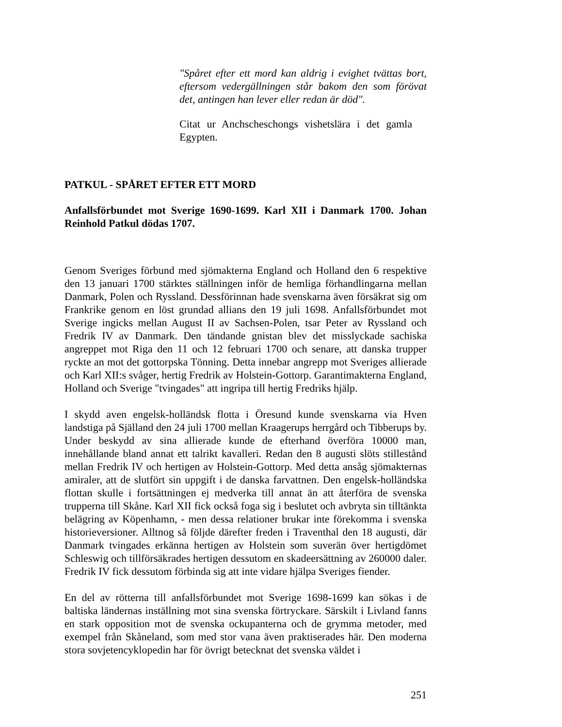"Spåret efter ett mord kan aldrig i evighet tvättas bort, eftersom vedergällningen står bakom den som förövat det, antingen han lever eller redan är död".
Citat ur Anchscheschongs vishetslära i det gamla Egypten.
PATKUL - SPÅRET EFTER ETT MORD
Anfallsförbundet mot Sverige 1690-1699. Karl XII i Danmark 1700. Johan Reinhold Patkul dödas 1707.
Genom Sveriges förbund med sjömakterna England och Holland den 6 respektive den 13 januari 1700 stärktes ställningen inför de hemliga förhandlingarna mellan Danmark, Polen och Ryssland. Dessförinnan hade svenskarna även försäkrat sig om Frankrike genom en löst grundad allians den 19 juli 1698. Anfallsförbundet mot Sverige ingicks mellan August II av Sachsen-Polen, tsar Peter av Ryssland och Fredrik IV av Danmark. Den tändande gnistan blev det misslyckade sachiska angreppet mot Riga den 11 och 12 februari 1700 och senare, att danska trupper ryckte an mot det gottorpska Tönning. Detta innebar angrepp mot Sveriges allierade och Karl XII:s svåger, hertig Fredrik av Holstein-Gottorp. Garantimakterna England, Holland och Sverige "tvingades" att ingripa till hertig Fredriks hjälp.
I skydd aven engelsk-holländsk flotta i Öresund kunde svenskarna via Hven landstiga på Själland den 24 juli 1700 mellan Kraagerups herrgård och Tibberups by. Under beskydd av sina allierade kunde de efterhand överföra 10000 man, innehållande bland annat ett talrikt kavalleri. Redan den 8 augusti slöts stillestånd mellan Fredrik IV och hertigen av Holstein-Gottorp. Med detta ansåg sjömakternas amiraler, att de slutfört sin uppgift i de danska farvattnen. Den engelsk-holländska flottan skulle i fortsättningen ej medverka till annat än att återföra de svenska trupperna till Skåne. Karl XII fick också foga sig i beslutet och avbryta sin tilltänkta belägring av Köpenhamn, - men dessa relationer brukar inte förekomma i svenska historieversioner. Alltnog så följde därefter freden i Traventhal den 18 augusti, där Danmark tvingades erkänna hertigen av Holstein som suverän över hertigdömet Schleswig och tillförsäkrades hertigen dessutom en skadeersättning av 260000 daler. Fredrik IV fick dessutom förbinda sig att inte vidare hjälpa Sveriges fiender.
En del av rötterna till anfallsförbundet mot Sverige 1698-1699 kan sökas i de baltiska ländernas inställning mot sina svenska förtryckare. Särskilt i Livland fanns en stark opposition mot de svenska ockupanterna och de grymma metoder, med exempel från Skåneland, som med stor vana även praktiserades här. Den moderna stora sovjetencyklopedin har för övrigt betecknat det svenska väldet i
251